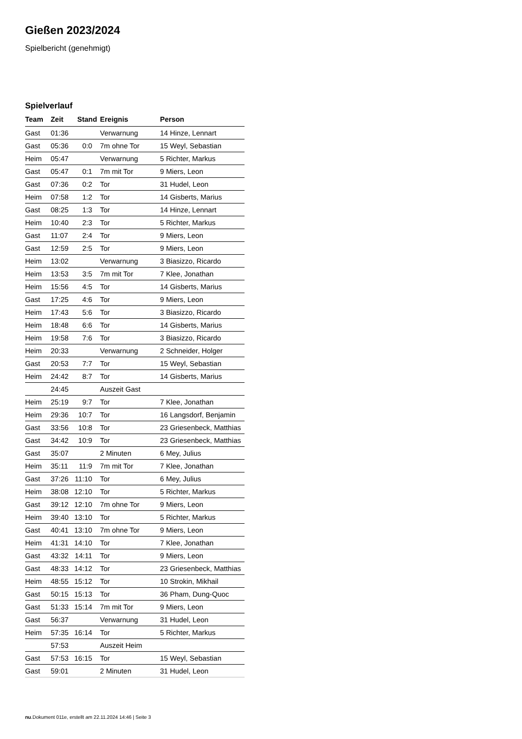Gießen 2023/2024
Spielbericht (genehmigt)
Spielverlauf
| Team | Zeit | Stand | Ereignis | Person |
| --- | --- | --- | --- | --- |
| Gast | 01:36 | | Verwarnung | 14 Hinze, Lennart |
| Gast | 05:36 | 0:0 | 7m ohne Tor | 15 Weyl, Sebastian |
| Heim | 05:47 | | Verwarnung | 5 Richter, Markus |
| Gast | 05:47 | 0:1 | 7m mit Tor | 9 Miers, Leon |
| Gast | 07:36 | 0:2 | Tor | 31 Hudel, Leon |
| Heim | 07:58 | 1:2 | Tor | 14 Gisberts, Marius |
| Gast | 08:25 | 1:3 | Tor | 14 Hinze, Lennart |
| Heim | 10:40 | 2:3 | Tor | 5 Richter, Markus |
| Gast | 11:07 | 2:4 | Tor | 9 Miers, Leon |
| Gast | 12:59 | 2:5 | Tor | 9 Miers, Leon |
| Heim | 13:02 | | Verwarnung | 3 Biasizzo, Ricardo |
| Heim | 13:53 | 3:5 | 7m mit Tor | 7 Klee, Jonathan |
| Heim | 15:56 | 4:5 | Tor | 14 Gisberts, Marius |
| Gast | 17:25 | 4:6 | Tor | 9 Miers, Leon |
| Heim | 17:43 | 5:6 | Tor | 3 Biasizzo, Ricardo |
| Heim | 18:48 | 6:6 | Tor | 14 Gisberts, Marius |
| Heim | 19:58 | 7:6 | Tor | 3 Biasizzo, Ricardo |
| Heim | 20:33 | | Verwarnung | 2 Schneider, Holger |
| Gast | 20:53 | 7:7 | Tor | 15 Weyl, Sebastian |
| Heim | 24:42 | 8:7 | Tor | 14 Gisberts, Marius |
| | 24:45 | | Auszeit Gast | |
| Heim | 25:19 | 9:7 | Tor | 7 Klee, Jonathan |
| Heim | 29:36 | 10:7 | Tor | 16 Langsdorf, Benjamin |
| Gast | 33:56 | 10:8 | Tor | 23 Griesenbeck, Matthias |
| Gast | 34:42 | 10:9 | Tor | 23 Griesenbeck, Matthias |
| Gast | 35:07 | | 2 Minuten | 6 Mey, Julius |
| Heim | 35:11 | 11:9 | 7m mit Tor | 7 Klee, Jonathan |
| Gast | 37:26 | 11:10 | Tor | 6 Mey, Julius |
| Heim | 38:08 | 12:10 | Tor | 5 Richter, Markus |
| Gast | 39:12 | 12:10 | 7m ohne Tor | 9 Miers, Leon |
| Heim | 39:40 | 13:10 | Tor | 5 Richter, Markus |
| Gast | 40:41 | 13:10 | 7m ohne Tor | 9 Miers, Leon |
| Heim | 41:31 | 14:10 | Tor | 7 Klee, Jonathan |
| Gast | 43:32 | 14:11 | Tor | 9 Miers, Leon |
| Gast | 48:33 | 14:12 | Tor | 23 Griesenbeck, Matthias |
| Heim | 48:55 | 15:12 | Tor | 10 Strokin, Mikhail |
| Gast | 50:15 | 15:13 | Tor | 36 Pham, Dung-Quoc |
| Gast | 51:33 | 15:14 | 7m mit Tor | 9 Miers, Leon |
| Gast | 56:37 | | Verwarnung | 31 Hudel, Leon |
| Heim | 57:35 | 16:14 | Tor | 5 Richter, Markus |
| | 57:53 | | Auszeit Heim | |
| Gast | 57:53 | 16:15 | Tor | 15 Weyl, Sebastian |
| Gast | 59:01 | | 2 Minuten | 31 Hudel, Leon |
nu.Dokument 011e, erstellt am 22.11.2024 14:46 | Seite 3